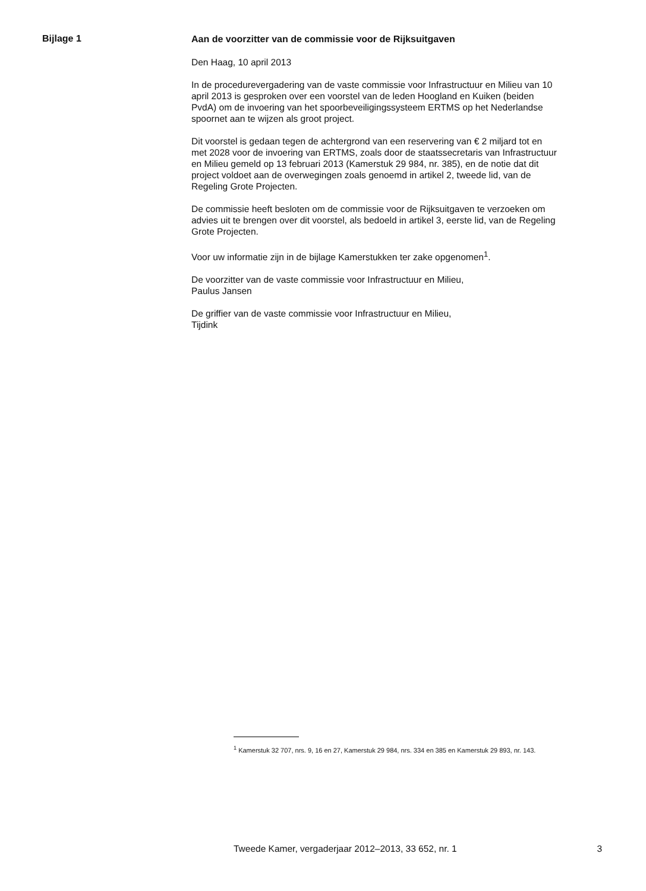Bijlage 1
Aan de voorzitter van de commissie voor de Rijksuitgaven
Den Haag, 10 april 2013
In de procedurevergadering van de vaste commissie voor Infrastructuur en Milieu van 10 april 2013 is gesproken over een voorstel van de leden Hoogland en Kuiken (beiden PvdA) om de invoering van het spoorbeveili­gingssysteem ERTMS op het Nederlandse spoornet aan te wijzen als groot project.
Dit voorstel is gedaan tegen de achtergrond van een reservering van € 2 miljard tot en met 2028 voor de invoering van ERTMS, zoals door de staatssecretaris van Infrastructuur en Milieu gemeld op 13 februari 2013 (Kamerstuk 29 984, nr. 385), en de notie dat dit project voldoet aan de overwegingen zoals genoemd in artikel 2, tweede lid, van de Regeling Grote Projecten.
De commissie heeft besloten om de commissie voor de Rijksuitgaven te verzoeken om advies uit te brengen over dit voorstel, als bedoeld in artikel 3, eerste lid, van de Regeling Grote Projecten.
Voor uw informatie zijn in de bijlage Kamerstukken ter zake opgenomen<sup>1</sup>.
De voorzitter van de vaste commissie voor Infrastructuur en Milieu,
Paulus Jansen
De griffier van de vaste commissie voor Infrastructuur en Milieu,
Tijdink
<sup>1</sup> Kamerstuk 32 707, nrs. 9, 16 en 27, Kamerstuk 29 984, nrs. 334 en 385 en Kamerstuk 29 893, nr. 143.
Tweede Kamer, vergaderjaar 2012–2013, 33 652, nr. 1 3